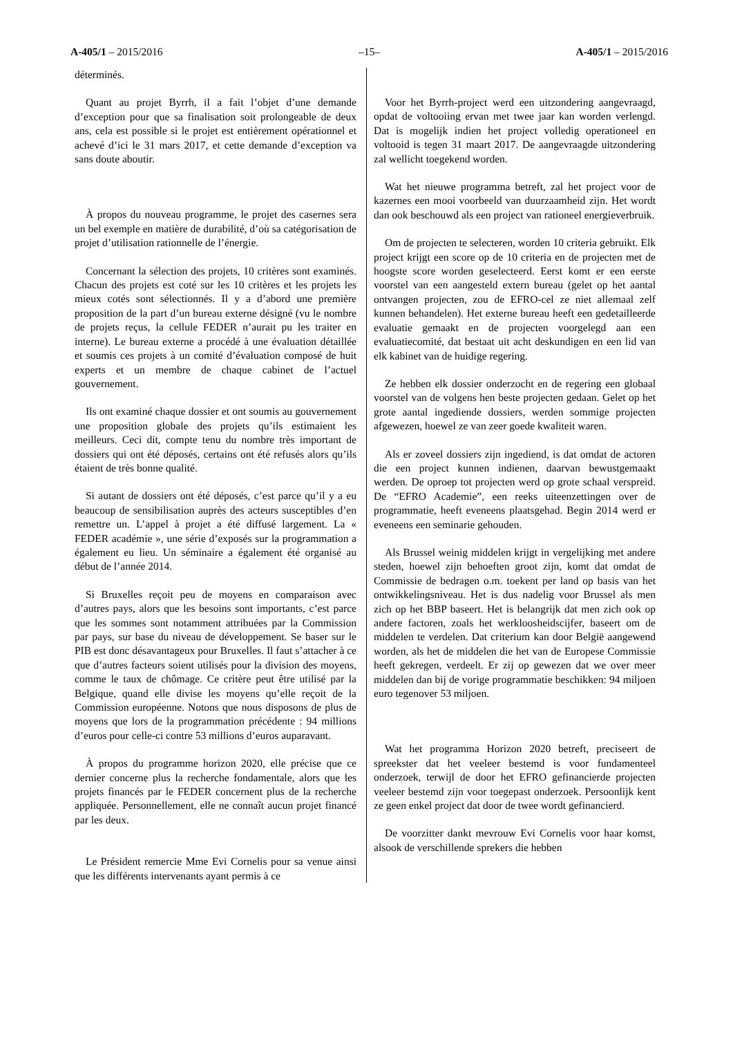A-405/1 – 2015/2016 –15– A-405/1 – 2015/2016
déterminés.
Quant au projet Byrrh, il a fait l’objet d’une demande d’exception pour que sa finalisation soit prolongeable de deux ans, cela est possible si le projet est entièrement opérationnel et achevé d’ici le 31 mars 2017, et cette demande d’exception va sans doute aboutir.
À propos du nouveau programme, le projet des casernes sera un bel exemple en matière de durabilité, d’où sa catégorisation de projet d’utilisation rationnelle de l’énergie.
Concernant la sélection des projets, 10 critères sont examinés. Chacun des projets est coté sur les 10 critères et les projets les mieux cotés sont sélectionnés. Il y a d’abord une première proposition de la part d’un bureau externe désigné (vu le nombre de projets reçus, la cellule FEDER n’aurait pu les traiter en interne). Le bureau externe a procédé à une évaluation détaillée et soumis ces projets à un comité d’évaluation composé de huit experts et un membre de chaque cabinet de l’actuel gouvernement.
Ils ont examiné chaque dossier et ont soumis au gouvernement une proposition globale des projets qu’ils estimaient les meilleurs. Ceci dit, compte tenu du nombre très important de dossiers qui ont été déposés, certains ont été refusés alors qu’ils étaient de très bonne qualité.
Si autant de dossiers ont été déposés, c’est parce qu’il y a eu beaucoup de sensibilisation auprès des acteurs susceptibles d’en remettre un. L’appel à projet a été diffusé largement. La « FEDER académie », une série d’exposés sur la programmation a également eu lieu. Un séminaire a également été organisé au début de l’année 2014.
Si Bruxelles reçoit peu de moyens en comparaison avec d’autres pays, alors que les besoins sont importants, c’est parce que les sommes sont notamment attribuées par la Commission par pays, sur base du niveau de développement. Se baser sur le PIB est donc désavantageux pour Bruxelles. Il faut s’attacher à ce que d’autres facteurs soient utilisés pour la division des moyens, comme le taux de chômage. Ce critère peut être utilisé par la Belgique, quand elle divise les moyens qu’elle reçoit de la Commission européenne. Notons que nous disposons de plus de moyens que lors de la programmation précédente : 94 millions d’euros pour celle-ci contre 53 millions d’euros auparavant.
À propos du programme horizon 2020, elle précise que ce dernier concerne plus la recherche fondamentale, alors que les projets financés par le FEDER concernent plus de la recherche appliquée. Personnellement, elle ne connaît aucun projet financé par les deux.
Le Président remercie Mme Evi Cornelis pour sa venue ainsi que les différents intervenants ayant permis à ce
Voor het Byrrh-project werd een uitzondering aangevraagd, opdat de voltooiing ervan met twee jaar kan worden verlengd. Dat is mogelijk indien het project volledig operationeel en voltooid is tegen 31 maart 2017. De aangevraagde uitzondering zal wellicht toegekend worden.
Wat het nieuwe programma betreft, zal het project voor de kazernes een mooi voorbeeld van duurzaamheid zijn. Het wordt dan ook beschouwd als een project van rationeel energieverbruik.
Om de projecten te selecteren, worden 10 criteria gebruikt. Elk project krijgt een score op de 10 criteria en de projecten met de hoogste score worden geselecteerd. Eerst komt er een eerste voorstel van een aangesteld extern bureau (gelet op het aantal ontvangen projecten, zou de EFRO-cel ze niet allemaal zelf kunnen behandelen). Het externe bureau heeft een gedetailleerde evaluatie gemaakt en de projecten voorgelegd aan een evaluatiecomité, dat bestaat uit acht deskundigen en een lid van elk kabinet van de huidige regering.
Ze hebben elk dossier onderzocht en de regering een globaal voorstel van de volgens hen beste projecten gedaan. Gelet op het grote aantal ingediende dossiers, werden sommige projecten afgewezen, hoewel ze van zeer goede kwaliteit waren.
Als er zoveel dossiers zijn ingediend, is dat omdat de actoren die een project kunnen indienen, daarvan bewustgemaakt werden. De oproep tot projecten werd op grote schaal verspreid. De “EFRO Academie”, een reeks uiteenzettingen over de programmatie, heeft eveneens plaatsgehad. Begin 2014 werd er eveneens een seminarie gehouden.
Als Brussel weinig middelen krijgt in vergelijking met andere steden, hoewel zijn behoeften groot zijn, komt dat omdat de Commissie de bedragen o.m. toekent per land op basis van het ontwikkelingsniveau. Het is dus nadelig voor Brussel als men zich op het BBP baseert. Het is belangrijk dat men zich ook op andere factoren, zoals het werkloosheidscijfer, baseert om de middelen te verdelen. Dat criterium kan door België aangewend worden, als het de middelen die het van de Europese Commissie heeft gekregen, verdeelt. Er zij op gewezen dat we over meer middelen dan bij de vorige programmatie beschikken: 94 miljoen euro tegenover 53 miljoen.
Wat het programma Horizon 2020 betreft, preciseert de spreekster dat het veeleer bestemd is voor fundamenteel onderzoek, terwijl de door het EFRO gefinancierde projecten veeleer bestemd zijn voor toegepast onderzoek. Persoonlijk kent ze geen enkel project dat door de twee wordt gefinancierd.
De voorzitter dankt mevrouw Evi Cornelis voor haar komst, alsook de verschillende sprekers die hebben